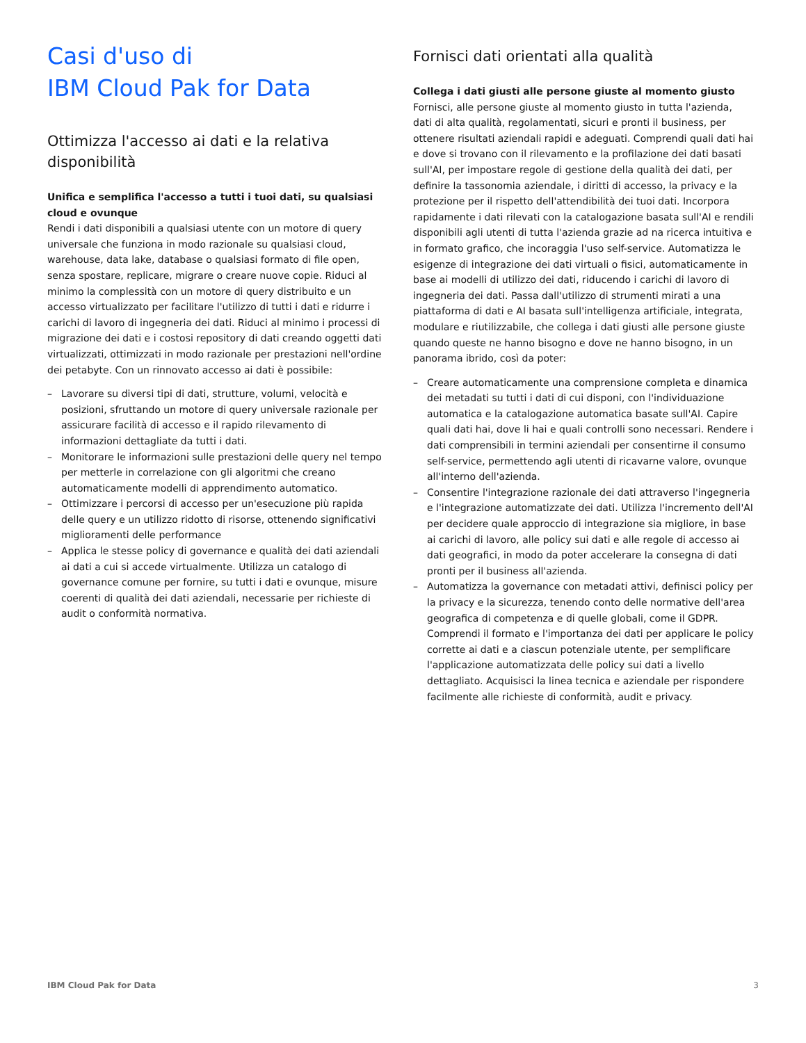Casi d'uso di
IBM Cloud Pak for Data
Ottimizza l'accesso ai dati e la relativa disponibilità
Unifica e semplifica l'accesso a tutti i tuoi dati, su qualsiasi cloud e ovunque
Rendi i dati disponibili a qualsiasi utente con un motore di query universale che funziona in modo razionale su qualsiasi cloud, warehouse, data lake, database o qualsiasi formato di file open, senza spostare, replicare, migrare o creare nuove copie. Riduci al minimo la complessità con un motore di query distribuito e un accesso virtualizzato per facilitare l'utilizzo di tutti i dati e ridurre i carichi di lavoro di ingegneria dei dati. Riduci al minimo i processi di migrazione dei dati e i costosi repository di dati creando oggetti dati virtualizzati, ottimizzati in modo razionale per prestazioni nell'ordine dei petabyte. Con un rinnovato accesso ai dati è possibile:
– Lavorare su diversi tipi di dati, strutture, volumi, velocità e posizioni, sfruttando un motore di query universale razionale per assicurare facilità di accesso e il rapido rilevamento di informazioni dettagliate da tutti i dati.
– Monitorare le informazioni sulle prestazioni delle query nel tempo per metterle in correlazione con gli algoritmi che creano automaticamente modelli di apprendimento automatico.
– Ottimizzare i percorsi di accesso per un'esecuzione più rapida delle query e un utilizzo ridotto di risorse, ottenendo significativi miglioramenti delle performance
– Applica le stesse policy di governance e qualità dei dati aziendali ai dati a cui si accede virtualmente. Utilizza un catalogo di governance comune per fornire, su tutti i dati e ovunque, misure coerenti di qualità dei dati aziendali, necessarie per richieste di audit o conformità normativa.
Fornisci dati orientati alla qualità
Collega i dati giusti alle persone giuste al momento giusto
Fornisci, alle persone giuste al momento giusto in tutta l'azienda, dati di alta qualità, regolamentati, sicuri e pronti il business, per ottenere risultati aziendali rapidi e adeguati. Comprendi quali dati hai e dove si trovano con il rilevamento e la profilazione dei dati basati sull'AI, per impostare regole di gestione della qualità dei dati, per definire la tassonomia aziendale, i diritti di accesso, la privacy e la protezione per il rispetto dell'attendibilità dei tuoi dati. Incorpora rapidamente i dati rilevati con la catalogazione basata sull'AI e rendili disponibili agli utenti di tutta l'azienda grazie ad na ricerca intuitiva e in formato grafico, che incoraggia l'uso self-service. Automatizza le esigenze di integrazione dei dati virtuali o fisici, automaticamente in base ai modelli di utilizzo dei dati, riducendo i carichi di lavoro di ingegneria dei dati. Passa dall'utilizzo di strumenti mirati a una piattaforma di dati e AI basata sull'intelligenza artificiale, integrata, modulare e riutilizzabile, che collega i dati giusti alle persone giuste quando queste ne hanno bisogno e dove ne hanno bisogno, in un panorama ibrido, così da poter:
– Creare automaticamente una comprensione completa e dinamica dei metadati su tutti i dati di cui disponi, con l'individuazione automatica e la catalogazione automatica basate sull'AI. Capire quali dati hai, dove li hai e quali controlli sono necessari. Rendere i dati comprensibili in termini aziendali per consentirne il consumo self-service, permettendo agli utenti di ricavarne valore, ovunque all'interno dell'azienda.
– Consentire l'integrazione razionale dei dati attraverso l'ingegneria e l'integrazione automatizzate dei dati. Utilizza l'incremento dell'AI per decidere quale approccio di integrazione sia migliore, in base ai carichi di lavoro, alle policy sui dati e alle regole di accesso ai dati geografici, in modo da poter accelerare la consegna di dati pronti per il business all'azienda.
– Automatizza la governance con metadati attivi, definisci policy per la privacy e la sicurezza, tenendo conto delle normative dell'area geografica di competenza e di quelle globali, come il GDPR. Comprendi il formato e l'importanza dei dati per applicare le policy corrette ai dati e a ciascun potenziale utente, per semplificare l'applicazione automatizzata delle policy sui dati a livello dettagliato. Acquisisci la linea tecnica e aziendale per rispondere facilmente alle richieste di conformità, audit e privacy.
IBM Cloud Pak for Data 3